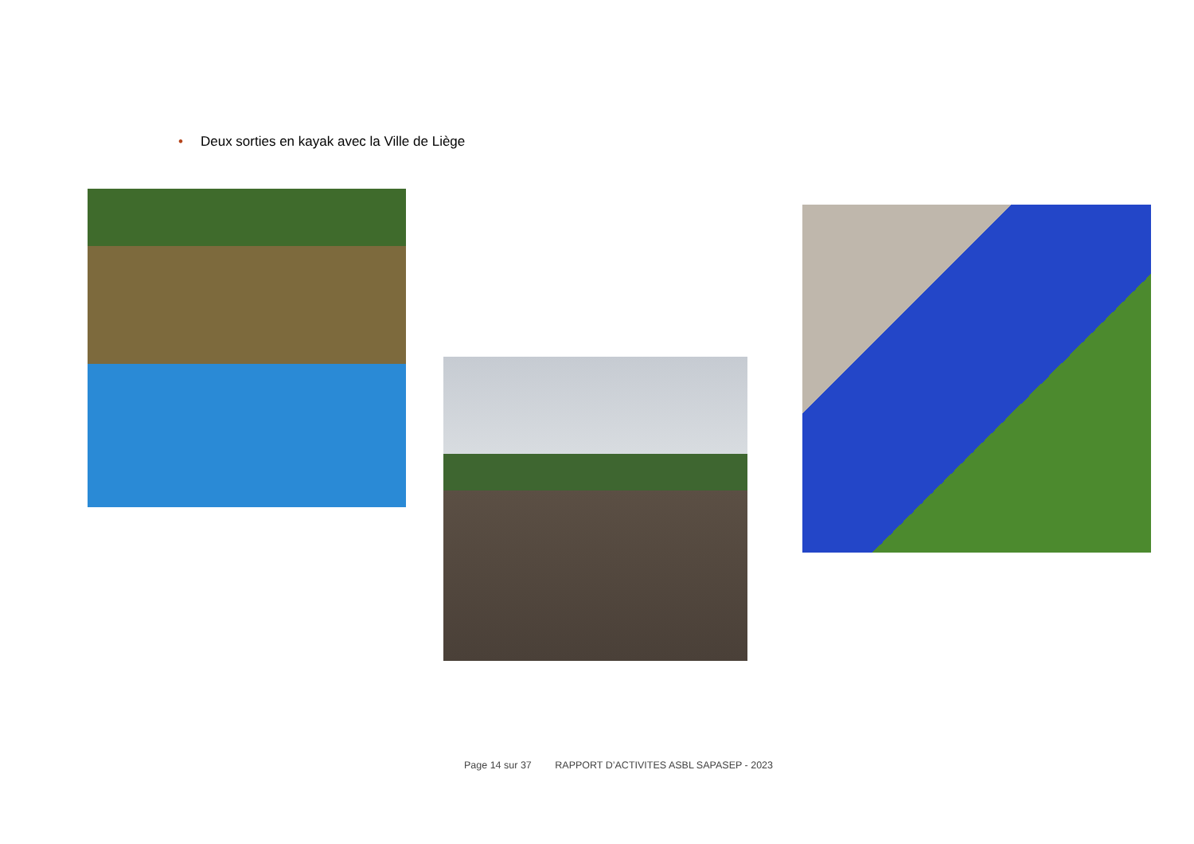• Deux sorties en kayak avec la Ville de Liège
Page 14 sur 37 RAPPORT D’ACTIVITES ASBL SAPASEP - 2023